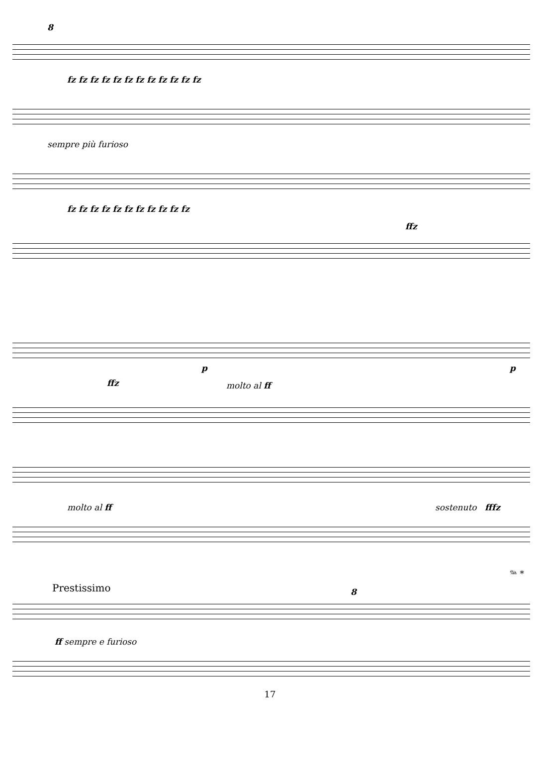8
fz fz fz fz fz fz fz fz fz fz fz fz
sempre più furioso
fz fz fz fz fz fz fz fz fz fz fz
ffz
ffz
p
molto al ff
p
molto al ff sostenuto fffz
𝆮 *
Prestissimo 8
ff sempre e furioso
17